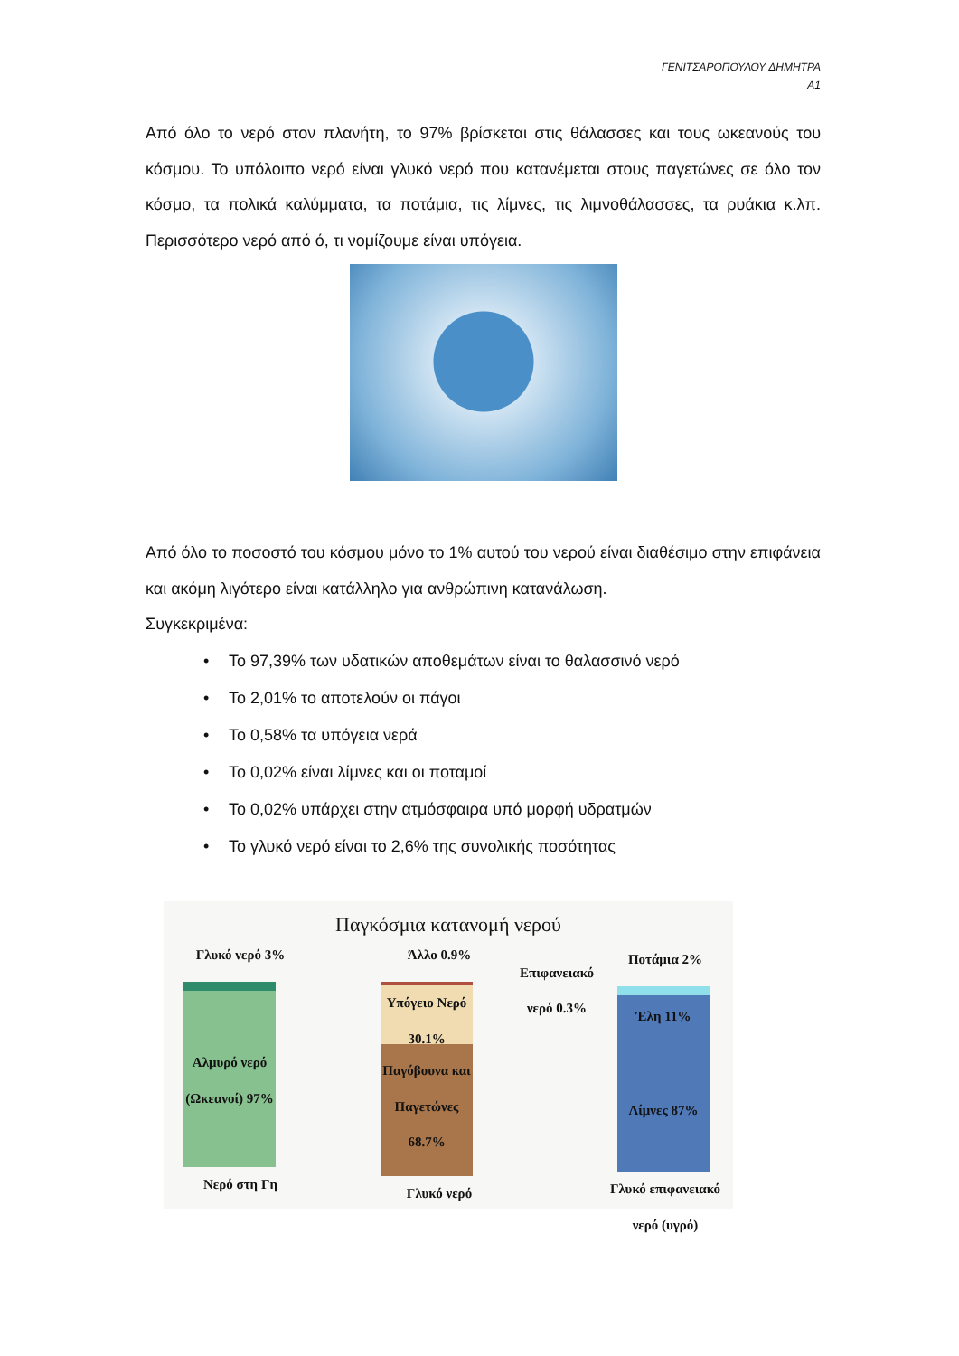ΓΕΝΙΤΣΑΡΟΠΟΥΛΟΥ ΔΗΜΗΤΡΑ
Α1
Από όλο το νερό στον πλανήτη, το 97% βρίσκεται στις θάλασσες και τους ωκεανούς του κόσμου. Το υπόλοιπο νερό είναι γλυκό νερό που κατανέμεται στους παγετώνες σε όλο τον κόσμο, τα πολικά καλύμματα, τα ποτάμια, τις λίμνες, τις λιμνοθάλασσες, τα ρυάκια κ.λπ. Περισσότερο νερό από ό, τι νομίζουμε είναι υπόγεια.
Από όλο το ποσοστό του κόσμου μόνο το 1% αυτού του νερού είναι διαθέσιμο στην επιφάνεια και ακόμη λιγότερο είναι κατάλληλο για ανθρώπινη κατανάλωση.
Συγκεκριμένα:
• Το 97,39% των υδατικών αποθεμάτων είναι το θαλασσινό νερό
• Το 2,01% το αποτελούν οι πάγοι
• Το 0,58% τα υπόγεια νερά
• Το 0,02% είναι λίμνες και οι ποταμοί
• Το 0,02% υπάρχει στην ατμόσφαιρα υπό μορφή υδρατμών
• Το γλυκό νερό είναι το 2,6% της συνολικής ποσότητας
Παγκόσμια κατανομή νερού
Γλυκό νερό 3%
Αλμυρό νερό (Ωκεανοί) 97%
Νερό στη Γη
Άλλο 0.9%
Υπόγειο Νερό 30.1%
Παγόβουνα και Παγετώνες 68.7%
Γλυκό νερό
Επιφανειακό νερό 0.3%
Ποτάμια 2%
Έλη 11%
Λίμνες 87%
Γλυκό επιφανειακό νερό (υγρό)